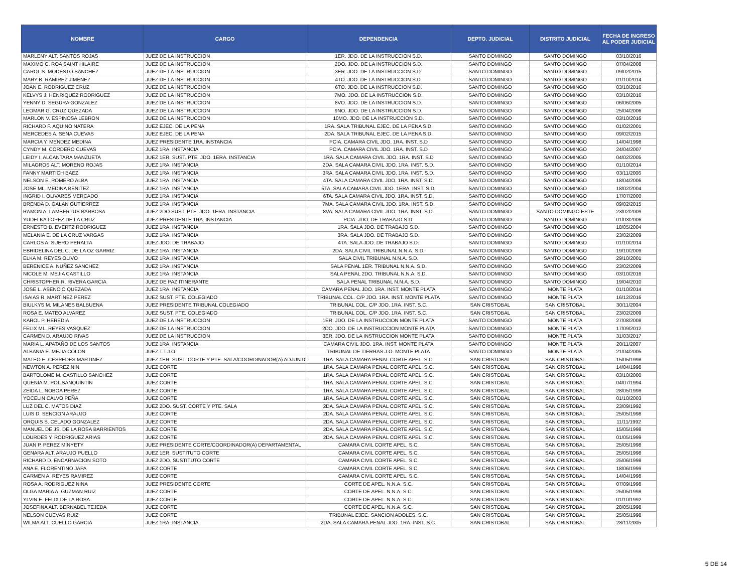| NOMBRE | CARGO | DEPENDENCIA | DEPTO. JUDICIAL | DISTRITO JUDICIAL | FECHA DE INGRESO AL PODER JUDICIAL |
| --- | --- | --- | --- | --- | --- |
| MARLENY ALT. SANTOS ROJAS | JUEZ DE LA INSTRUCCION | 1ER. JDO. DE LA INSTRUCCION S.D. | SANTO DOMINGO | SANTO DOMINGO | 03/10/2016 |
| MAXIMO C. ROA SAINT HILAIRE | JUEZ DE LA INSTRUCCION | 2DO. JDO. DE LA INSTRUCCION S.D. | SANTO DOMINGO | SANTO DOMINGO | 07/04/2008 |
| CAROL S. MODESTO SANCHEZ | JUEZ DE LA INSTRUCCION | 3ER. JDO. DE LA INSTRUCCION S.D. | SANTO DOMINGO | SANTO DOMINGO | 09/02/2015 |
| MARY B. RAMIREZ JIMENEZ | JUEZ DE LA INSTRUCCION | 4TO. JDO. DE LA INSTRUCCION S.D. | SANTO DOMINGO | SANTO DOMINGO | 01/10/2014 |
| JOAN E. RODRIGUEZ CRUZ | JUEZ DE LA INSTRUCCION | 6TO. JDO. DE LA INSTRUCCION S.D. | SANTO DOMINGO | SANTO DOMINGO | 03/10/2016 |
| KELVYS J. HENRIQUEZ RODRIGUEZ | JUEZ DE LA INSTRUCCION | 7MO. JDO. DE LA INSTRUCCION S.D. | SANTO DOMINGO | SANTO DOMINGO | 03/10/2016 |
| YENNY D. SEGURA GONZALEZ | JUEZ DE LA INSTRUCCION | 8VO. JDO. DE LA INSTRUCCION S.D. | SANTO DOMINGO | SANTO DOMINGO | 06/06/2005 |
| LEOMAR G. CRUZ QUEZADA | JUEZ DE LA INSTRUCCION | 9NO. JDO. DE LA INSTRUCCION S.D. | SANTO DOMINGO | SANTO DOMINGO | 25/04/2006 |
| MARLON V. ESPINOSA LEBRON | JUEZ DE LA INSTRUCCION | 10MO. JDO. DE LA INSTRUCCION S.D. | SANTO DOMINGO | SANTO DOMINGO | 03/10/2016 |
| RICHARD F. AQUINO NATERA | JUEZ EJEC. DE LA PENA | 1RA. SALA TRIBUNAL EJEC. DE LA PENA S.D. | SANTO DOMINGO | SANTO DOMINGO | 01/02/2001 |
| MERCEDES A. SENA CUEVAS | JUEZ EJEC. DE LA PENA | 2DA. SALA TRIBUNAL EJEC. DE LA PENA S.D. | SANTO DOMINGO | SANTO DOMINGO | 09/02/2015 |
| MARCIA Y. MENDEZ MEDINA | JUEZ PRESIDENTE 1RA. INSTANCIA | PCIA. CAMARA CIVIL JDO. 1RA. INST. S.D | SANTO DOMINGO | SANTO DOMINGO | 14/04/1998 |
| CYNDY M. CORDERO CUEVAS | JUEZ 1RA. INSTANCIA | PCIA. CAMARA CIVIL JDO. 1RA. INST. S.D | SANTO DOMINGO | SANTO DOMINGO | 24/04/2007 |
| LEIDY I. ALCANTARA MANZUETA | JUEZ 1ER. SUST. PTE. JDO. 1ERA. INSTANCIA | 1RA. SALA CAMARA CIVIL JDO. 1RA. INST. S.D | SANTO DOMINGO | SANTO DOMINGO | 04/02/2005 |
| MILAGROS ALT. MORENO ROJAS | JUEZ 1RA. INSTANCIA | 2DA. SALA CAMARA CIVIL JDO. 1RA. INST. S.D. | SANTO DOMINGO | SANTO DOMINGO | 01/10/2014 |
| FANNY MARTICH BAEZ | JUEZ 1RA. INSTANCIA | 3RA. SALA CAMARA CIVIL JDO. 1RA. INST. S.D. | SANTO DOMINGO | SANTO DOMINGO | 03/11/2006 |
| NELSON E. ROMERO ALBA | JUEZ 1RA. INSTANCIA | 4TA. SALA CAMARA CIVIL JDO. 1RA. INST. S.D. | SANTO DOMINGO | SANTO DOMINGO | 18/04/2006 |
| JOSE ML. MEDINA BENITEZ | JUEZ 1RA. INSTANCIA | 5TA. SALA CAMARA CIVIL JDO. 1ERA. INST. S.D. | SANTO DOMINGO | SANTO DOMINGO | 18/02/2004 |
| INGRID I. OLIVARES MERCADO | JUEZ 1RA. INSTANCIA | 6TA. SALA CAMARA CIVIL JDO. 1RA. INST. S.D. | SANTO DOMINGO | SANTO DOMINGO | 17/07/2000 |
| BRENDA D. GALAN GUTIERREZ | JUEZ 1RA. INSTANCIA | 7MA. SALA CAMARA CIVIL JDO. 1RA. INST. S.D. | SANTO DOMINGO | SANTO DOMINGO | 09/02/2015 |
| RAMON A. LAMBERTUS BARBOSA | JUEZ 2DO.SUST. PTE. JDO. 1ERA. INSTANCIA | 8VA. SALA CAMARA CIVIL JDO. 1RA. INST. S.D. | SANTO DOMINGO | SANTO DOMINGO ESTE | 23/02/2009 |
| YUDELKA LOPEZ DE LA CRUZ | JUEZ PRESIDENTE 1RA. INSTANCIA | PCIA. JDO. DE TRABAJO S.D. | SANTO DOMINGO | SANTO DOMINGO | 01/03/2006 |
| ERNESTO B. EVERTZ RODRIGUEZ | JUEZ 1RA. INSTANCIA | 1RA. SALA JDO. DE TRABAJO S.D. | SANTO DOMINGO | SANTO DOMINGO | 18/05/2004 |
| MELANIA E. DE LA CRUZ VARGAS | JUEZ 1RA. INSTANCIA | 3RA. SALA JDO. DE TRABAJO S.D. | SANTO DOMINGO | SANTO DOMINGO | 23/02/2009 |
| CARLOS A. SUERO PERALTA | JUEZ JDO. DE TRABAJO | 4TA. SALA JDO. DE TRABAJO S.D. | SANTO DOMINGO | SANTO DOMINGO | 01/10/2014 |
| EBRIDELINA DEL C. DE LA OZ GARRIZ | JUEZ 1RA. INSTANCIA | 2DA. SALA CIVIL TRIBUNAL N.N.A. S.D. | SANTO DOMINGO | SANTO DOMINGO | 19/10/2009 |
| ELKA M. REYES OLIVO | JUEZ 1RA. INSTANCIA | SALA CIVIL TRIBUNAL N.N.A. S.D. | SANTO DOMINGO | SANTO DOMINGO | 29/10/2001 |
| BERENICE A. NUÑEZ SANCHEZ | JUEZ 1RA. INSTANCIA | SALA PENAL 1ER. TRIBUNAL N.N.A. S.D. | SANTO DOMINGO | SANTO DOMINGO | 23/02/2009 |
| NICOLE M. MEJIA CASTILLO | JUEZ 1RA. INSTANCIA | SALA PENAL 2DO. TRIBUNAL N.N.A. S.D. | SANTO DOMINGO | SANTO DOMINGO | 03/10/2016 |
| CHRISTOPHER R. RIVERA GARCIA | JUEZ DE PAZ ITINERANTE | SALA PENAL TRIBUNAL N.N.A. S.D. | SANTO DOMINGO | SANTO DOMINGO | 19/04/2010 |
| JOSE L. ASENCIO QUEZADA | JUEZ 1RA. INSTANCIA | CAMARA PENAL JDO. 1RA. INST. MONTE PLATA | SANTO DOMINGO | MONTE PLATA | 01/10/2014 |
| ISAIAS R. MARTINEZ PEREZ | JUEZ SUST. PTE. COLEGIADO | TRIBUNAL COL. C/P JDO. 1RA. INST. MONTE PLATA | SANTO DOMINGO | MONTE PLATA | 16/12/2016 |
| BIULKYS M. MILANES BALBUENA | JUEZ PRESIDENTE TRIBUNAL COLEGIADO | TRIBUNAL COL. C/P JDO. 1RA. INST. S.C. | SAN CRISTOBAL | SAN CRISTOBAL | 30/11/2004 |
| ROSA E. MATEO ALVAREZ | JUEZ SUST. PTE. COLEGIADO | TRIBUNAL COL. C/P JDO. 1RA. INST. S.C. | SAN CRISTOBAL | SAN CRISTOBAL | 23/02/2009 |
| KAROL P. HEREDIA | JUEZ DE LA INSTRUCCION | 1ER. JDO. DE LA INSTRUCCION MONTE PLATA | SANTO DOMINGO | MONTE PLATA | 27/08/2008 |
| FELIX ML. REYES VASQUEZ | JUEZ DE LA INSTRUCCION | 2DO. JDO. DE LA INSTRUCCION MONTE PLATA | SANTO DOMINGO | MONTE PLATA | 17/09/2012 |
| CARMEN D. ARAUJO RIVAS | JUEZ DE LA INSTRUCCION | 3ER. JDO. DE LA INSTRUCCION MONTE PLATA | SANTO DOMINGO | MONTE PLATA | 31/03/2017 |
| MARIA L. APATAÑO DE LOS SANTOS | JUEZ 1RA. INSTANCIA | CAMARA CIVIL JDO. 1RA. INST. MONTE PLATA | SANTO DOMINGO | MONTE PLATA | 20/11/2007 |
| ALBANIA E. MEJIA COLON | JUEZ T.T.J.O. | TRIBUNAL DE TIERRAS J.O. MONTE PLATA | SANTO DOMINGO | MONTE PLATA | 21/04/2005 |
| MATEO E. CESPEDES MARTINEZ | JUEZ 1ER. SUST. CORTE Y PTE. SALA/COORDINADOR(A) ADJUNTO | 1RA. SALA CAMARA PENAL CORTE APEL. S.C. | SAN CRISTOBAL | SAN CRISTOBAL | 15/05/1998 |
| NEWTON A. PEREZ NIN | JUEZ CORTE | 1RA. SALA CAMARA PENAL CORTE APEL. S.C. | SAN CRISTOBAL | SAN CRISTOBAL | 14/04/1998 |
| BARTOLOME M. CASTILLO SANCHEZ | JUEZ CORTE | 1RA. SALA CAMARA PENAL CORTE APEL. S.C. | SAN CRISTOBAL | SAN CRISTOBAL | 03/10/2000 |
| QUENIA M. POL SANQUINTIN | JUEZ CORTE | 1RA. SALA CAMARA PENAL CORTE APEL. S.C. | SAN CRISTOBAL | SAN CRISTOBAL | 04/07/1994 |
| ZEIDA L. NOBOA PEREZ | JUEZ CORTE | 1RA. SALA CAMARA PENAL CORTE APEL. S.C. | SAN CRISTOBAL | SAN CRISTOBAL | 28/05/1998 |
| YOCELIN CALVO PEÑA | JUEZ CORTE | 1RA. SALA CAMARA PENAL CORTE APEL. S.C. | SAN CRISTOBAL | SAN CRISTOBAL | 01/10/2003 |
| LUZ DEL C. MATOS DIAZ | JUEZ 2DO. SUST. CORTE Y PTE. SALA | 2DA. SALA CAMARA PENAL CORTE APEL. S.C. | SAN CRISTOBAL | SAN CRISTOBAL | 23/09/1992 |
| LUIS D. SENCION ARAUJO | JUEZ CORTE | 2DA. SALA CAMARA PENAL CORTE APEL. S.C. | SAN CRISTOBAL | SAN CRISTOBAL | 25/05/1998 |
| ORQUIS S. CELADO GONZALEZ | JUEZ CORTE | 2DA. SALA CAMARA PENAL CORTE APEL. S.C. | SAN CRISTOBAL | SAN CRISTOBAL | 11/11/1992 |
| MANUEL DE JS. DE LA ROSA BARRIENTOS | JUEZ CORTE | 2DA. SALA CAMARA PENAL CORTE APEL. S.C. | SAN CRISTOBAL | SAN CRISTOBAL | 15/05/1998 |
| LOURDES Y. RODRIGUEZ ARIAS | JUEZ CORTE | 2DA. SALA CAMARA PENAL CORTE APEL. S.C. | SAN CRISTOBAL | SAN CRISTOBAL | 01/05/1999 |
| JUAN P. PEREZ MINYETY | JUEZ PRESIDENTE CORTE/COORDINADOR(A) DEPARTAMENTAL | CAMARA CIVIL CORTE APEL. S.C. | SAN CRISTOBAL | SAN CRISTOBAL | 25/05/1998 |
| GENARA ALT. ARAUJO PUELLO | JUEZ 1ER. SUSTITUTO CORTE | CAMARA CIVIL CORTE APEL. S.C. | SAN CRISTOBAL | SAN CRISTOBAL | 25/05/1998 |
| RICHARD D. ENCARNACION SOTO | JUEZ 2DO. SUSTITUTO CORTE | CAMARA CIVIL CORTE APEL. S.C. | SAN CRISTOBAL | SAN CRISTOBAL | 25/06/1998 |
| ANA E. FLORENTINO JAPA | JUEZ CORTE | CAMARA CIVIL CORTE APEL. S.C. | SAN CRISTOBAL | SAN CRISTOBAL | 18/06/1999 |
| CARMEN A. REYES RAMIREZ | JUEZ CORTE | CAMARA CIVIL CORTE APEL. S.C. | SAN CRISTOBAL | SAN CRISTOBAL | 14/04/1998 |
| ROSA A. RODRIGUEZ NINA | JUEZ PRESIDENTE CORTE | CORTE DE APEL. N.N.A. S.C. | SAN CRISTOBAL | SAN CRISTOBAL | 07/09/1998 |
| OLGA MARIA A. GUZMAN RUIZ | JUEZ CORTE | CORTE DE APEL. N.N.A. S.C. | SAN CRISTOBAL | SAN CRISTOBAL | 25/05/1998 |
| YLVIN E. FELIX DE LA ROSA | JUEZ CORTE | CORTE DE APEL. N.N.A. S.C. | SAN CRISTOBAL | SAN CRISTOBAL | 01/10/1992 |
| JOSEFINA ALT. BERNABEL TEJEDA | JUEZ CORTE | CORTE DE APEL. N.N.A. S.C. | SAN CRISTOBAL | SAN CRISTOBAL | 28/05/1998 |
| NELSON CUEVAS RUIZ | JUEZ CORTE | TRIBUNAL EJEC. SANCION ADOLES. S.C. | SAN CRISTOBAL | SAN CRISTOBAL | 25/05/1998 |
| WILMA ALT. CUELLO GARCIA | JUEZ 1RA. INSTANCIA | 2DA. SALA CAMARA PENAL JDO. 1RA. INST. S.C. | SAN CRISTOBAL | SAN CRISTOBAL | 28/11/2005 |
5 DE 14